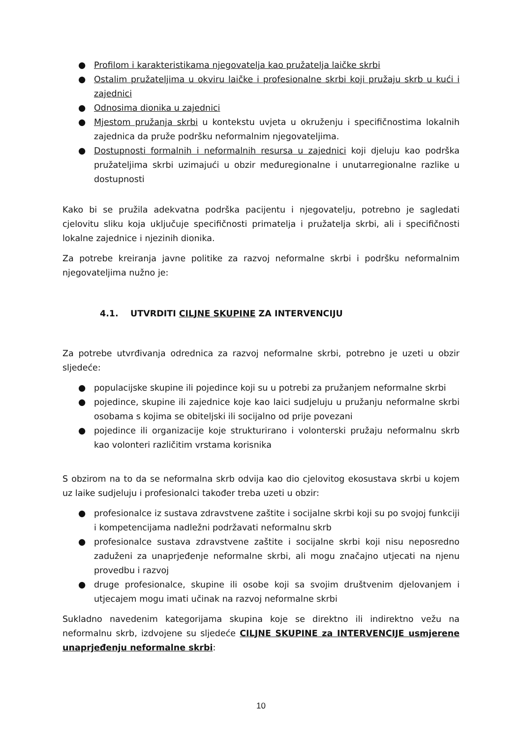● Profilom i karakteristikama njegovatelja kao pružatelja laičke skrbi
● Ostalim pružateljima u okviru laičke i profesionalne skrbi koji pružaju skrb u kući i zajednici
● Odnosima dionika u zajednici
● Mjestom pružanja skrbi u kontekstu uvjeta u okruženju i specifičnostima lokalnih zajednica da pruže podršku neformalnim njegovateljima.
● Dostupnosti formalnih i neformalnih resursa u zajednici koji djeluju kao podrška pružateljima skrbi uzimajući u obzir međuregionalne i unutarregionalne razlike u dostupnosti
Kako bi se pružila adekvatna podrška pacijentu i njegovatelju, potrebno je sagledati cjelovitu sliku koja uključuje specifičnosti primatelja i pružatelja skrbi, ali i specifičnosti lokalne zajednice i njezinih dionika.
Za potrebe kreiranja javne politike za razvoj neformalne skrbi i podršku neformalnim njegovateljima nužno je:
4.1. UTVRDITI CILJNE SKUPINE ZA INTERVENCIJU
Za potrebe utvrđivanja odrednica za razvoj neformalne skrbi, potrebno je uzeti u obzir sljedeće:
● populacijske skupine ili pojedince koji su u potrebi za pružanjem neformalne skrbi
● pojedince, skupine ili zajednice koje kao laici sudjeluju u pružanju neformalne skrbi osobama s kojima se obiteljski ili socijalno od prije povezani
● pojedince ili organizacije koje strukturirano i volonterski pružaju neformalnu skrb kao volonteri različitim vrstama korisnika
S obzirom na to da se neformalna skrb odvija kao dio cjelovitog ekosustava skrbi u kojem uz laike sudjeluju i profesionalci također treba uzeti u obzir:
● profesionalce iz sustava zdravstvene zaštite i socijalne skrbi koji su po svojoj funkciji i kompetencijama nadležni podržavati neformalnu skrb
● profesionalce sustava zdravstvene zaštite i socijalne skrbi koji nisu neposredno zaduženi za unaprjeđenje neformalne skrbi, ali mogu značajno utjecati na njenu provedbu i razvoj
● druge profesionalce, skupine ili osobe koji sa svojim društvenim djelovanjem i utjecajem mogu imati učinak na razvoj neformalne skrbi
Sukladno navedenim kategorijama skupina koje se direktno ili indirektno vežu na neformalnu skrb, izdvojene su sljedeće CILJNE SKUPINE za INTERVENCIJE usmjerene unaprjeđenju neformalne skrbi:
10